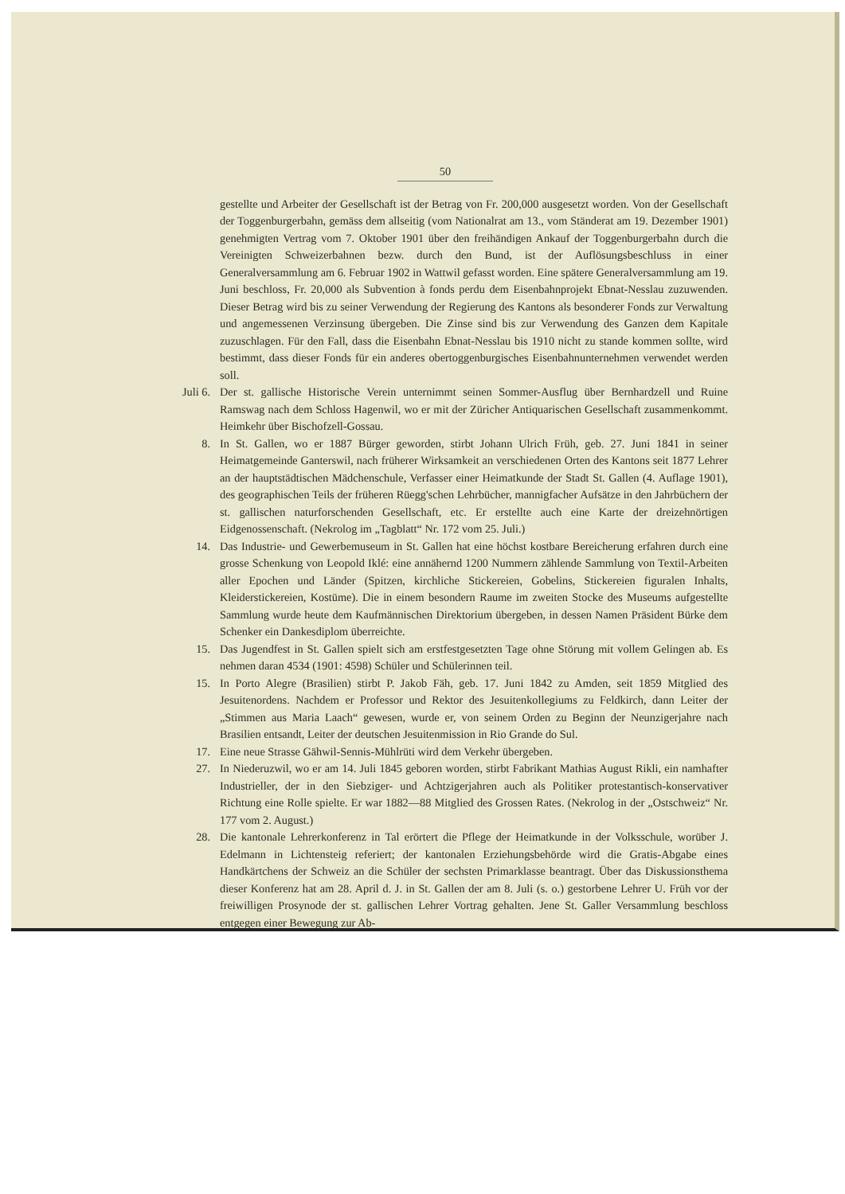50
gestellte und Arbeiter der Gesellschaft ist der Betrag von Fr. 200,000 ausgesetzt worden. Von der Gesellschaft der Toggenburgerbahn, gemäss dem allseitig (vom Nationalrat am 13., vom Ständerat am 19. Dezember 1901) genehmigten Vertrag vom 7. Oktober 1901 über den freihändigen Ankauf der Toggenburgerbahn durch die Vereinigten Schweizerbahnen bezw. durch den Bund, ist der Auflösungsbeschluss in einer Generalversammlung am 6. Februar 1902 in Wattwil gefasst worden. Eine spätere Generalversammlung am 19. Juni beschloss, Fr. 20,000 als Subvention à fonds perdu dem Eisenbahnprojekt Ebnat-Nesslau zuzuwenden. Dieser Betrag wird bis zu seiner Verwendung der Regierung des Kantons als besonderer Fonds zur Verwaltung und angemessenen Verzinsung übergeben. Die Zinse sind bis zur Verwendung des Ganzen dem Kapitale zuzuschlagen. Für den Fall, dass die Eisenbahn Ebnat-Nesslau bis 1910 nicht zu stande kommen sollte, wird bestimmt, dass dieser Fonds für ein anderes obertoggenburgisches Eisenbahnunternehmen verwendet werden soll.
Juli 6. Der st. gallische Historische Verein unternimmt seinen Sommer-Ausflug über Bernhardzell und Ruine Ramswag nach dem Schloss Hagenwil, wo er mit der Züricher Antiquarischen Gesellschaft zusammenkommt. Heimkehr über Bischofzell-Gossau.
8. In St. Gallen, wo er 1887 Bürger geworden, stirbt Johann Ulrich Früh, geb. 27. Juni 1841 in seiner Heimatgemeinde Ganterswil, nach früherer Wirksamkeit an verschiedenen Orten des Kantons seit 1877 Lehrer an der hauptstädtischen Mädchenschule, Verfasser einer Heimatkunde der Stadt St. Gallen (4. Auflage 1901), des geographischen Teils der früheren Rüegg'schen Lehrbücher, mannigfacher Aufsätze in den Jahrbüchern der st. gallischen naturforschenden Gesellschaft, etc. Er erstellte auch eine Karte der dreizehnörtigen Eidgenossenschaft. (Nekrolog im „Tagblatt“ Nr. 172 vom 25. Juli.)
14. Das Industrie- und Gewerbemuseum in St. Gallen hat eine höchst kostbare Bereicherung erfahren durch eine grosse Schenkung von Leopold Iklé: eine annähernd 1200 Nummern zählende Sammlung von Textil-Arbeiten aller Epochen und Länder (Spitzen, kirchliche Stickereien, Gobelins, Stickereien figuralen Inhalts, Kleiderstickereien, Kostüme). Die in einem besondern Raume im zweiten Stocke des Museums aufgestellte Sammlung wurde heute dem Kaufmännischen Direktorium übergeben, in dessen Namen Präsident Bürke dem Schenker ein Dankesdiplom überreichte.
15. Das Jugendfest in St. Gallen spielt sich am erstfestgesetzten Tage ohne Störung mit vollem Gelingen ab. Es nehmen daran 4534 (1901: 4598) Schüler und Schülerinnen teil.
15. In Porto Alegre (Brasilien) stirbt P. Jakob Fäh, geb. 17. Juni 1842 zu Amden, seit 1859 Mitglied des Jesuitenordens. Nachdem er Professor und Rektor des Jesuitenkollegiums zu Feldkirch, dann Leiter der „Stimmen aus Maria Laach“ gewesen, wurde er, von seinem Orden zu Beginn der Neunzigerjahre nach Brasilien entsandt, Leiter der deutschen Jesuitenmission in Rio Grande do Sul.
17. Eine neue Strasse Gähwil-Sennis-Mühlrüti wird dem Verkehr übergeben.
27. In Niederuzwil, wo er am 14. Juli 1845 geboren worden, stirbt Fabrikant Mathias August Rikli, ein namhafter Industrieller, der in den Siebziger- und Achtzigerjahren auch als Politiker protestantisch-konservativer Richtung eine Rolle spielte. Er war 1882—88 Mitglied des Grossen Rates. (Nekrolog in der „Ostschweiz“ Nr. 177 vom 2. August.)
28. Die kantonale Lehrerkonferenz in Tal erörtert die Pflege der Heimatkunde in der Volksschule, worüber J. Edelmann in Lichtensteig referiert; der kantonalen Erziehungsbehörde wird die Gratis-Abgabe eines Handkärtchens der Schweiz an die Schüler der sechsten Primarklasse beantragt. Über das Diskussionsthema dieser Konferenz hat am 28. April d. J. in St. Gallen der am 8. Juli (s. o.) gestorbene Lehrer U. Früh vor der freiwilligen Prosynode der st. gallischen Lehrer Vortrag gehalten. Jene St. Galler Versammlung beschloss entgegen einer Bewegung zur Ab-